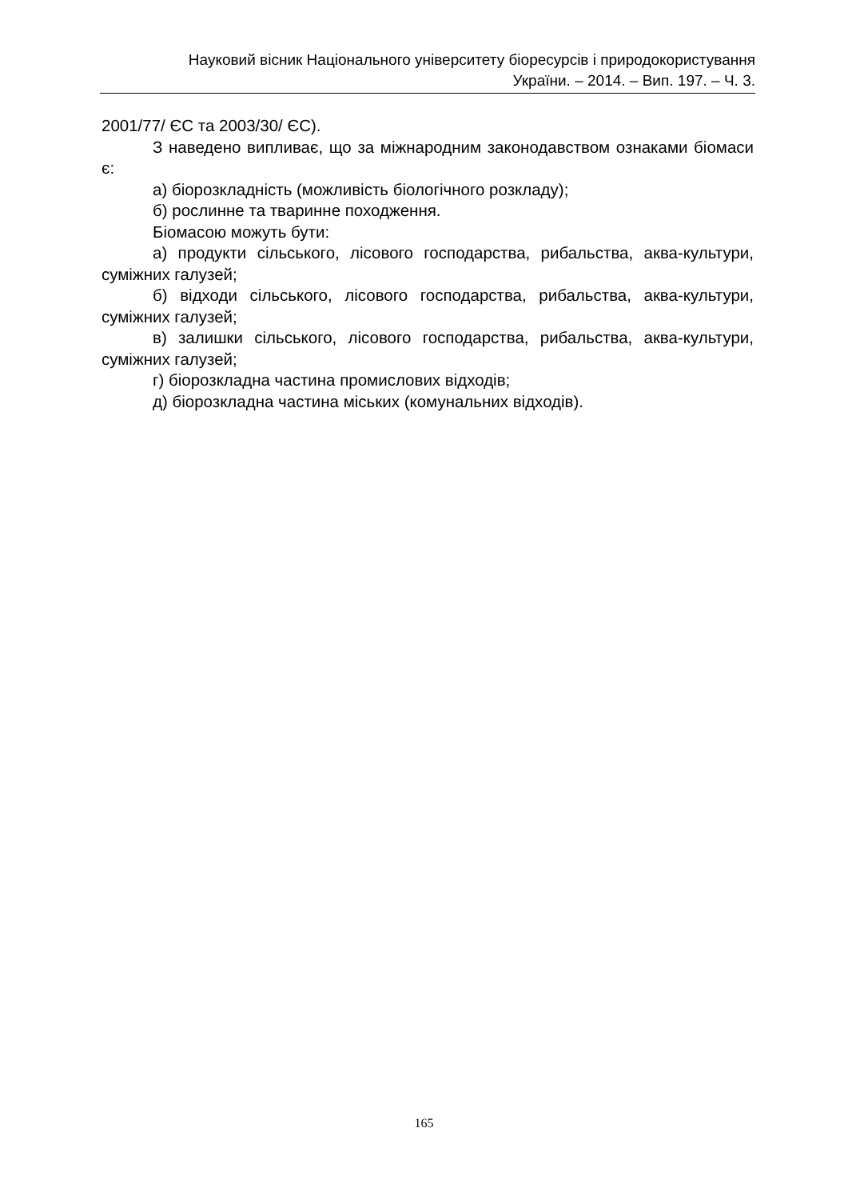Науковий вісник Національного університету біоресурсів і природокористування
України. – 2014. – Вип. 197. – Ч. 3.
2001/77/ ЄС та 2003/30/ ЄС).
З наведено випливає, що за міжнародним законодавством ознаками біомаси є:
а) біорозкладність (можливість біологічного розкладу);
б) рослинне та тваринне походження.
Біомасою можуть бути:
а) продукти сільського, лісового господарства, рибальства, аква-культури, суміжних галузей;
б) відходи сільського, лісового господарства, рибальства, аква-культури, суміжних галузей;
в) залишки сільського, лісового господарства, рибальства, аква-культури, суміжних галузей;
г) біорозкладна частина промислових відходів;
д) біорозкладна частина міських (комунальних відходів).
165